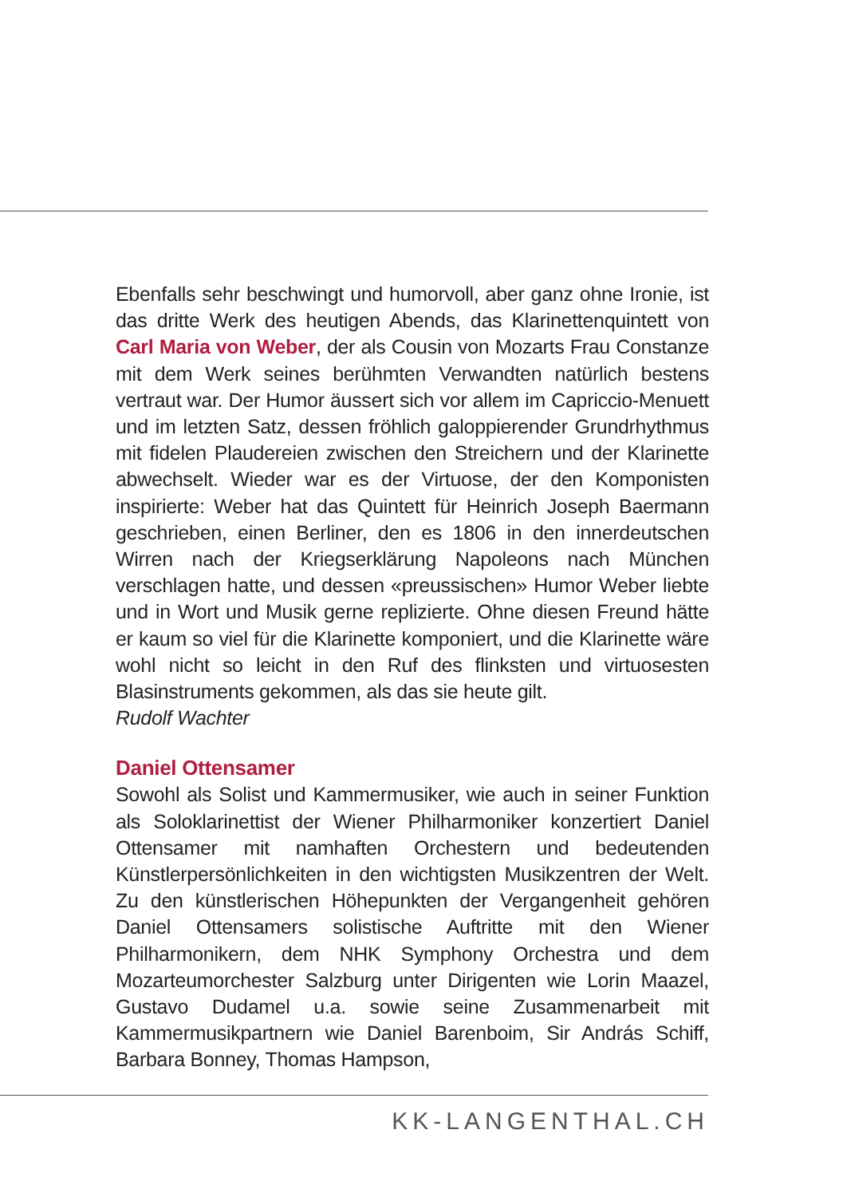Ebenfalls sehr beschwingt und humorvoll, aber ganz ohne Ironie, ist das dritte Werk des heutigen Abends, das Klarinettenquintett von Carl Maria von Weber, der als Cousin von Mozarts Frau Constanze mit dem Werk seines berühmten Verwandten natürlich bestens vertraut war. Der Humor äussert sich vor allem im Capriccio-Menuett und im letzten Satz, dessen fröhlich galoppierender Grundrhythmus mit fidelen Plaudereien zwischen den Streichern und der Klarinette abwechselt. Wieder war es der Virtuose, der den Komponisten inspirierte: Weber hat das Quintett für Heinrich Joseph Baermann geschrieben, einen Berliner, den es 1806 in den innerdeutschen Wirren nach der Kriegserklärung Napoleons nach München verschlagen hatte, und dessen «preussischen» Humor Weber liebte und in Wort und Musik gerne replizierte. Ohne diesen Freund hätte er kaum so viel für die Klarinette komponiert, und die Klarinette wäre wohl nicht so leicht in den Ruf des flinksten und virtuosesten Blasinstruments gekommen, als das sie heute gilt.
Rudolf Wachter
Daniel Ottensamer
Sowohl als Solist und Kammermusiker, wie auch in seiner Funktion als Soloklarinettist der Wiener Philharmoniker konzertiert Daniel Ottensamer mit namhaften Orchestern und bedeutenden Künstlerpersönlichkeiten in den wichtigsten Musikzentren der Welt. Zu den künstlerischen Höhepunkten der Vergangenheit gehören Daniel Ottensamers solistische Auftritte mit den Wiener Philharmonikern, dem NHK Symphony Orchestra und dem Mozarteumorchester Salzburg unter Dirigenten wie Lorin Maazel, Gustavo Dudamel u.a. sowie seine Zusammenarbeit mit Kammermusikpartnern wie Daniel Barenboim, Sir András Schiff, Barbara Bonney, Thomas Hampson,
KK-LANGENTHAL.CH